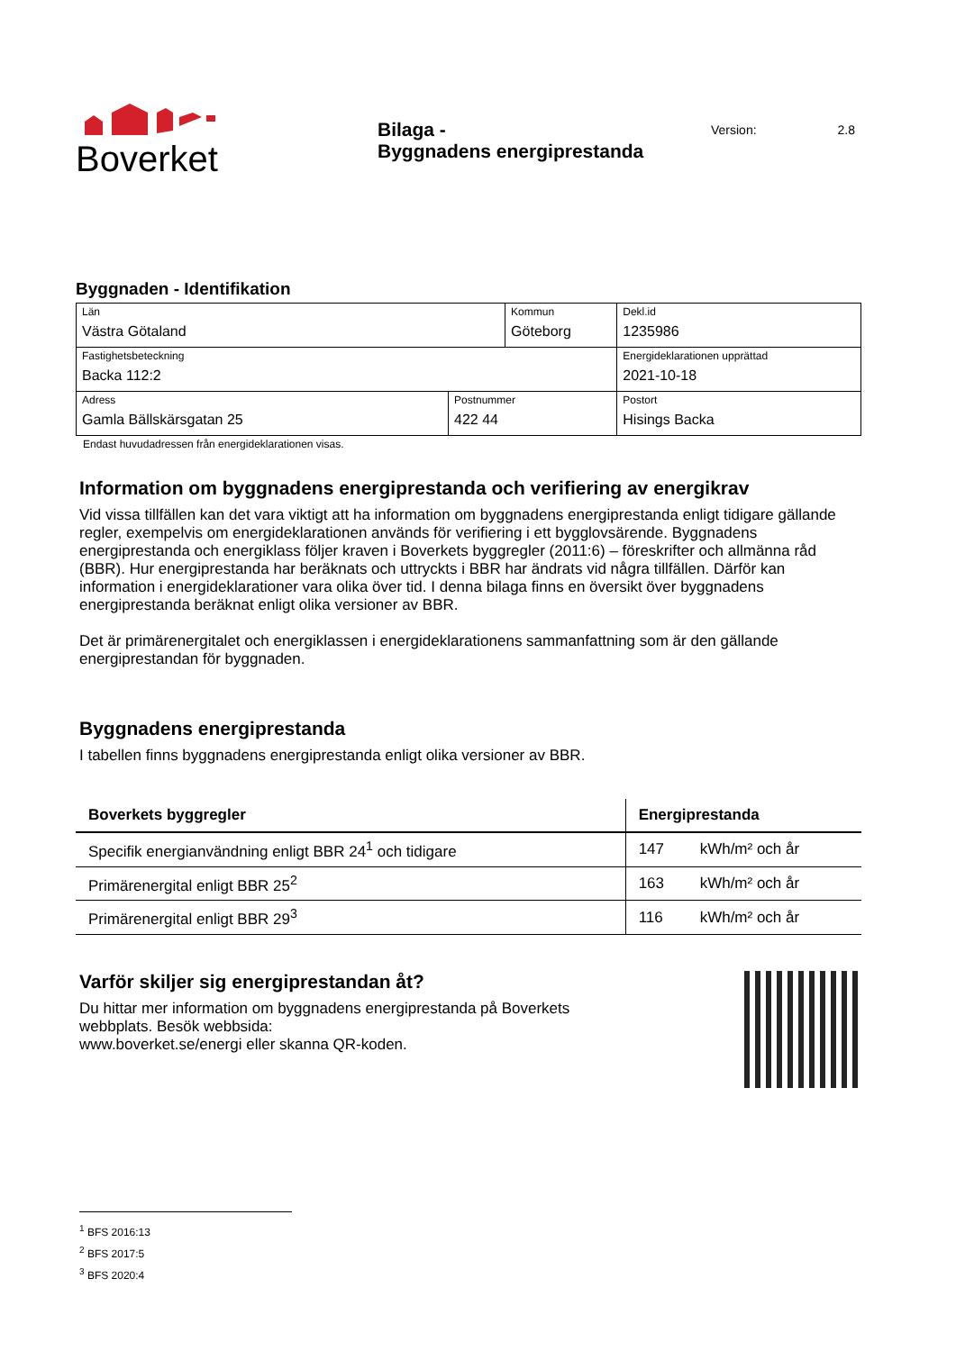Boverket
Bilaga -
Byggnadens energiprestanda
Version: 2.8
Byggnaden - Identifikation
| Län Västra Götaland | | Kommun Göteborg | | Dekl.id 1235986 |
| Fastighetsbeteckning Backa 112:2 | | | | Energideklarationen upprättad 2021-10-18 |
| Adress Gamla Bällskärsgatan 25 | Postnummer 422 44 | | Postort Hisings Backa | |
Endast huvudadressen från energideklarationen visas.
Information om byggnadens energiprestanda och verifiering av energikrav
Vid vissa tillfällen kan det vara viktigt att ha information om byggnadens energiprestanda enligt tidigare gällande regler, exempelvis om energideklarationen används för verifiering i ett bygglovsärende. Byggnadens energiprestanda och energiklass följer kraven i Boverkets byggregler (2011:6) – föreskrifter och allmänna råd (BBR). Hur energiprestanda har beräknats och uttryckts i BBR har ändrats vid några tillfällen. Därför kan information i energideklarationer vara olika över tid. I denna bilaga finns en översikt över byggnadens energiprestanda beräknat enligt olika versioner av BBR.
Det är primärenergitalet och energiklassen i energideklarationens sammanfattning som är den gällande energiprestandan för byggnaden.
Byggnadens energiprestanda
I tabellen finns byggnadens energiprestanda enligt olika versioner av BBR.
| Boverkets byggregler | Energiprestanda | |
| --- | --- | --- |
| Specifik energianvändning enligt BBR 24<sup>1</sup> och tidigare | 147 | kWh/m² och år |
| Primärenergital enligt BBR 25<sup>2</sup> | 163 | kWh/m² och år |
| Primärenergital enligt BBR 29<sup>3</sup> | 116 | kWh/m² och år |
Varför skiljer sig energiprestandan åt?
Du hittar mer information om byggnadens energiprestanda på Boverkets
webbplats. Besök webbsida:
www.boverket.se/energi eller skanna QR-koden.
<sup>1</sup> BFS 2016:13
<sup>2</sup> BFS 2017:5
<sup>3</sup> BFS 2020:4